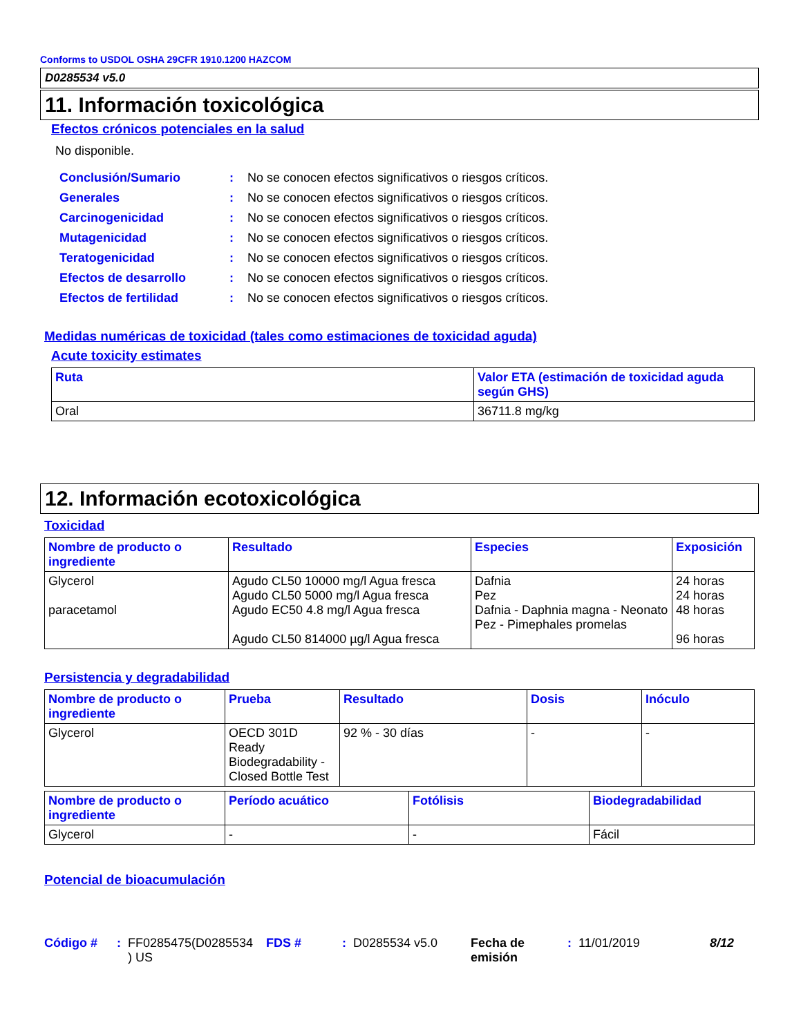Conforms to USDOL OSHA 29CFR 1910.1200 HAZCOM
D0285534 v5.0
11. Información toxicológica
Efectos crónicos potenciales en la salud
No disponible.
| Conclusión/Sumario | : | No se conocen efectos significativos o riesgos críticos. |
| Generales | : | No se conocen efectos significativos o riesgos críticos. |
| Carcinogenicidad | : | No se conocen efectos significativos o riesgos críticos. |
| Mutagenicidad | : | No se conocen efectos significativos o riesgos críticos. |
| Teratogenicidad | : | No se conocen efectos significativos o riesgos críticos. |
| Efectos de desarrollo | : | No se conocen efectos significativos o riesgos críticos. |
| Efectos de fertilidad | : | No se conocen efectos significativos o riesgos críticos. |
Medidas numéricas de toxicidad (tales como estimaciones de toxicidad aguda)
Acute toxicity estimates
| Ruta | Valor ETA (estimación de toxicidad aguda según GHS) |
| --- | --- |
| Oral | 36711.8 mg/kg |
12. Información ecotoxicológica
Toxicidad
| Nombre de producto o ingrediente | Resultado | Especies | Exposición |
| --- | --- | --- | --- |
| Glycerol paracetamol | Agudo CL50 10000 mg/l Agua fresca Agudo CL50 5000 mg/l Agua fresca Agudo EC50 4.8 mg/l Agua fresca Agudo CL50 814000 µg/l Agua fresca | Dafnia Pez Dafnia - Daphnia magna - Neonato Pez - Pimephales promelas | 24 horas 24 horas 48 horas 96 horas |
Persistencia y degradabilidad
| Nombre de producto o ingrediente | Prueba | Resultado | Dosis | Inóculo |
| --- | --- | --- | --- | --- |
| Glycerol | OECD 301D Ready Biodegradability - Closed Bottle Test | 92 % - 30 días | - | - |
| Nombre de producto o ingrediente | Período acuático | Fotólisis | Biodegradabilidad |
| --- | --- | --- | --- |
| Glycerol | - | - | Fácil |
Potencial de bioacumulación
Código #: FF0285475(D0285534 ) US FDS #: D0285534 v5.0 Fecha de emisión: 11/01/2019 8/12